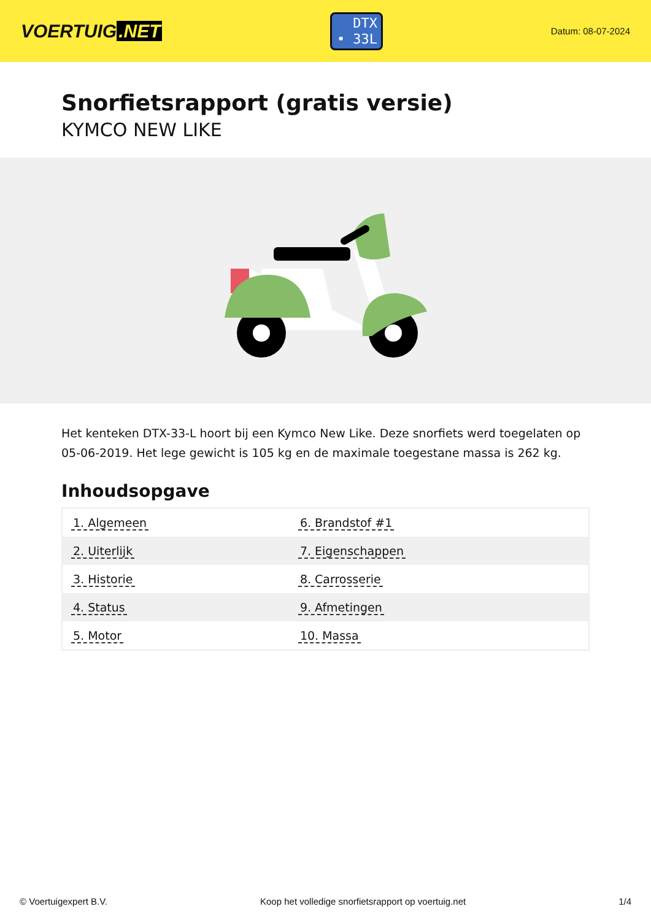VOERTUIG.NET
DTX
• 33L
Datum: 08-07-2024
Snorfietsrapport (gratis versie)
KYMCO NEW LIKE
Het kenteken DTX-33-L hoort bij een Kymco New Like. Deze snorfiets werd toegelaten op 05-06-2019. Het lege gewicht is 105 kg en de maximale toegestane massa is 262 kg.
Inhoudsopgave
| 1. Algemeen | 6. Brandstof #1 |
| 2. Uiterlijk | 7. Eigenschappen |
| 3. Historie | 8. Carrosserie |
| 4. Status | 9. Afmetingen |
| 5. Motor | 10. Massa |
© Voertuigexpert B.V. Koop het volledige snorfietsrapport op voertuig.net 1/4